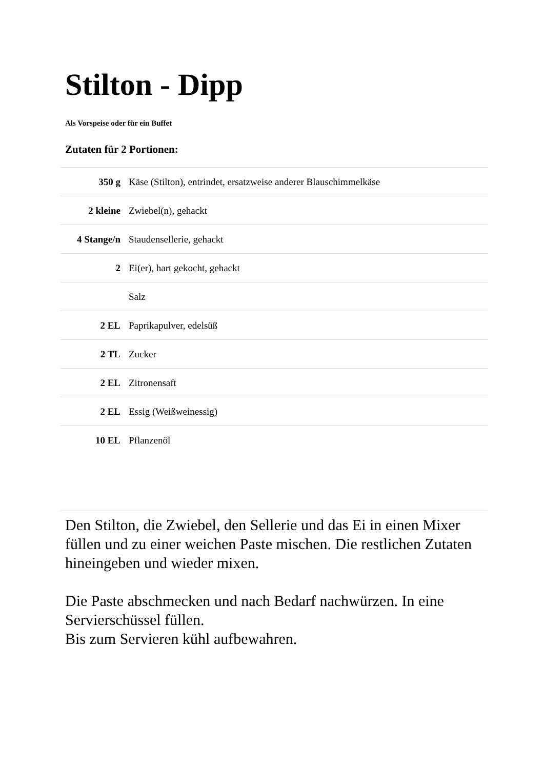Stilton - Dipp
Als Vorspeise oder für ein Buffet
Zutaten für 2 Portionen:
| 350 g | Käse (Stilton), entrindet, ersatzweise anderer Blauschimmelkäse |
| 2 kleine | Zwiebel(n), gehackt |
| 4 Stange/n | Staudensellerie, gehackt |
| 2 | Ei(er), hart gekocht, gehackt |
| | Salz |
| 2 EL | Paprikapulver, edelsüß |
| 2 TL | Zucker |
| 2 EL | Zitronensaft |
| 2 EL | Essig (Weißweinessig) |
| 10 EL | Pflanzenöl |
Den Stilton, die Zwiebel, den Sellerie und das Ei in einen Mixer füllen und zu einer weichen Paste mischen. Die restlichen Zutaten hineingeben und wieder mixen.
Die Paste abschmecken und nach Bedarf nachwürzen. In eine Servierschüssel füllen.
Bis zum Servieren kühl aufbewahren.